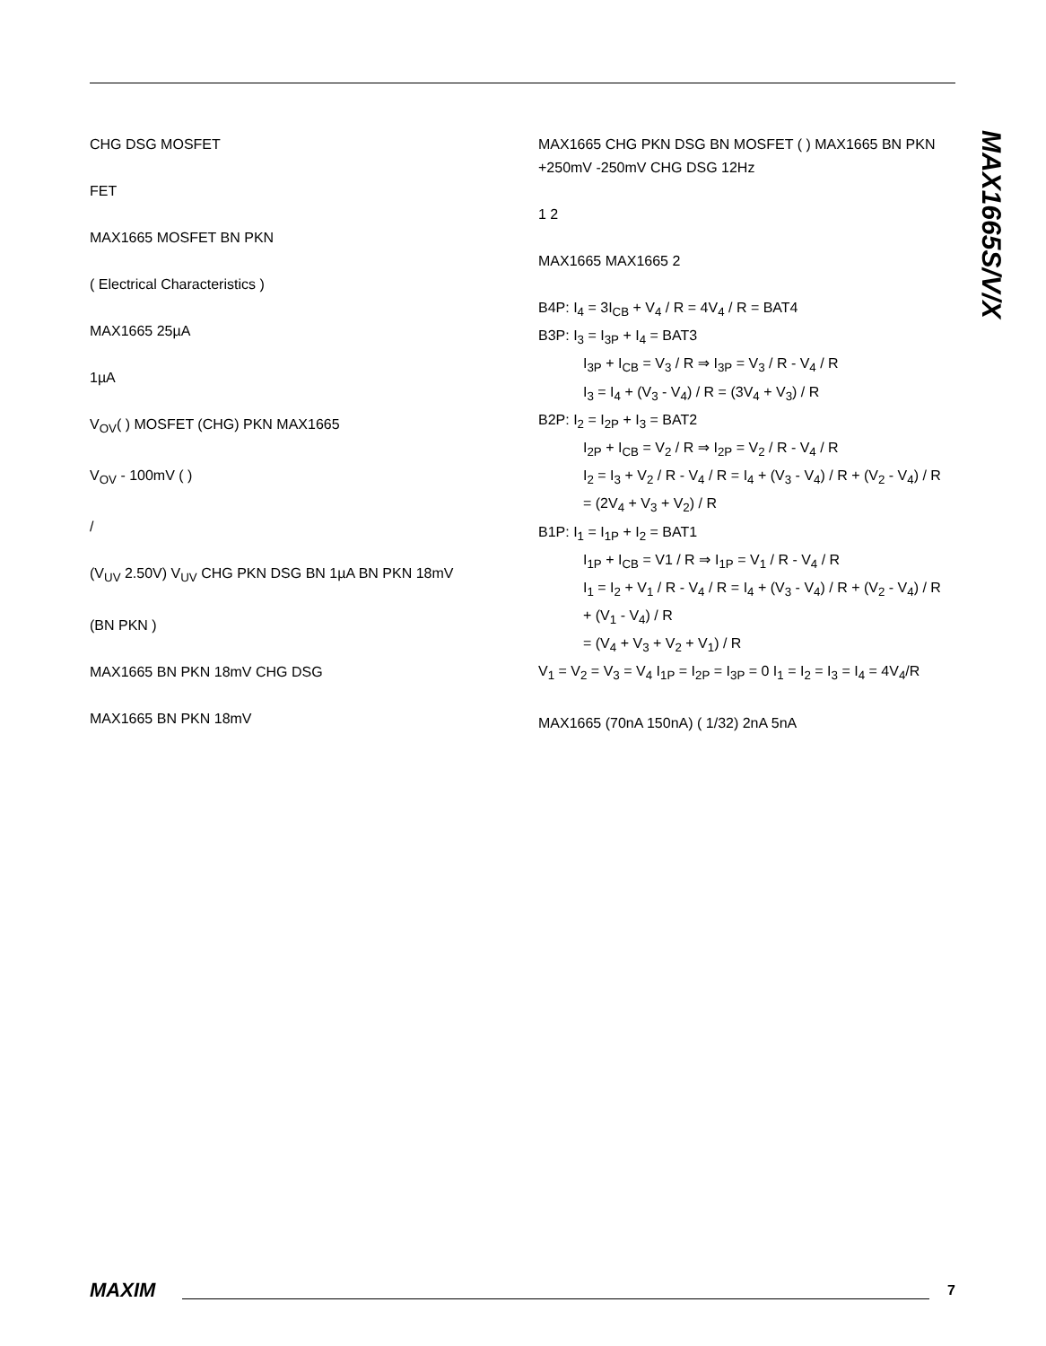MAX1665S/V/X
CHG DSG MOSFET
FET
MAX1665 MOSFET BN PKN
( Electrical Characteristics )
MAX1665 25µA
1µA
V<sub>OV</sub>( ) MOSFET (CHG) PKN MAX1665
V<sub>OV</sub> - 100mV ( )
/
(V<sub>UV</sub> 2.50V) V<sub>UV</sub> CHG PKN DSG BN 1µA BN PKN 18mV
(BN PKN )
MAX1665 BN PKN 18mV CHG DSG
MAX1665 BN PKN 18mV
MAX1665 CHG PKN DSG BN MOSFET ( ) MAX1665 BN PKN +250mV -250mV CHG DSG 12Hz
1 2
MAX1665 MAX1665 2
B4P: I<sub>4</sub> = 3I<sub>CB</sub> + V<sub>4</sub> / R = 4V<sub>4</sub> / R = BAT4
B3P: I<sub>3</sub> = I<sub>3P</sub> + I<sub>4</sub> = BAT3
I<sub>3P</sub> + I<sub>CB</sub> = V<sub>3</sub> / R ⇒ I<sub>3P</sub> = V<sub>3</sub> / R - V<sub>4</sub> / R
I<sub>3</sub> = I<sub>4</sub> + (V<sub>3</sub> - V<sub>4</sub>) / R = (3V<sub>4</sub> + V<sub>3</sub>) / R
B2P: I<sub>2</sub> = I<sub>2P</sub> + I<sub>3</sub> = BAT2
I<sub>2P</sub> + I<sub>CB</sub> = V<sub>2</sub> / R ⇒ I<sub>2P</sub> = V<sub>2</sub> / R - V<sub>4</sub> / R
I<sub>2</sub> = I<sub>3</sub> + V<sub>2</sub> / R - V<sub>4</sub> / R = I<sub>4</sub> + (V<sub>3</sub> - V<sub>4</sub>) / R + (V<sub>2</sub> - V<sub>4</sub>) / R = (2V<sub>4</sub> + V<sub>3</sub> + V<sub>2</sub>) / R
B1P: I<sub>1</sub> = I<sub>1P</sub> + I<sub>2</sub> = BAT1
I<sub>1P</sub> + I<sub>CB</sub> = V1 / R ⇒ I<sub>1P</sub> = V<sub>1</sub> / R - V<sub>4</sub> / R
I<sub>1</sub> = I<sub>2</sub> + V<sub>1</sub> / R - V<sub>4</sub> / R = I<sub>4</sub> + (V<sub>3</sub> - V<sub>4</sub>) / R + (V<sub>2</sub> - V<sub>4</sub>) / R + (V<sub>1</sub> - V<sub>4</sub>) / R
= (V<sub>4</sub> + V<sub>3</sub> + V<sub>2</sub> + V<sub>1</sub>) / R
V<sub>1</sub> = V<sub>2</sub> = V<sub>3</sub> = V<sub>4</sub> I<sub>1P</sub> = I<sub>2P</sub> = I<sub>3P</sub> = 0 I<sub>1</sub> = I<sub>2</sub> = I<sub>3</sub> = I<sub>4</sub> = 4V<sub>4</sub>/R
MAX1665 (70nA 150nA) ( 1/32) 2nA 5nA
MAXIM 7